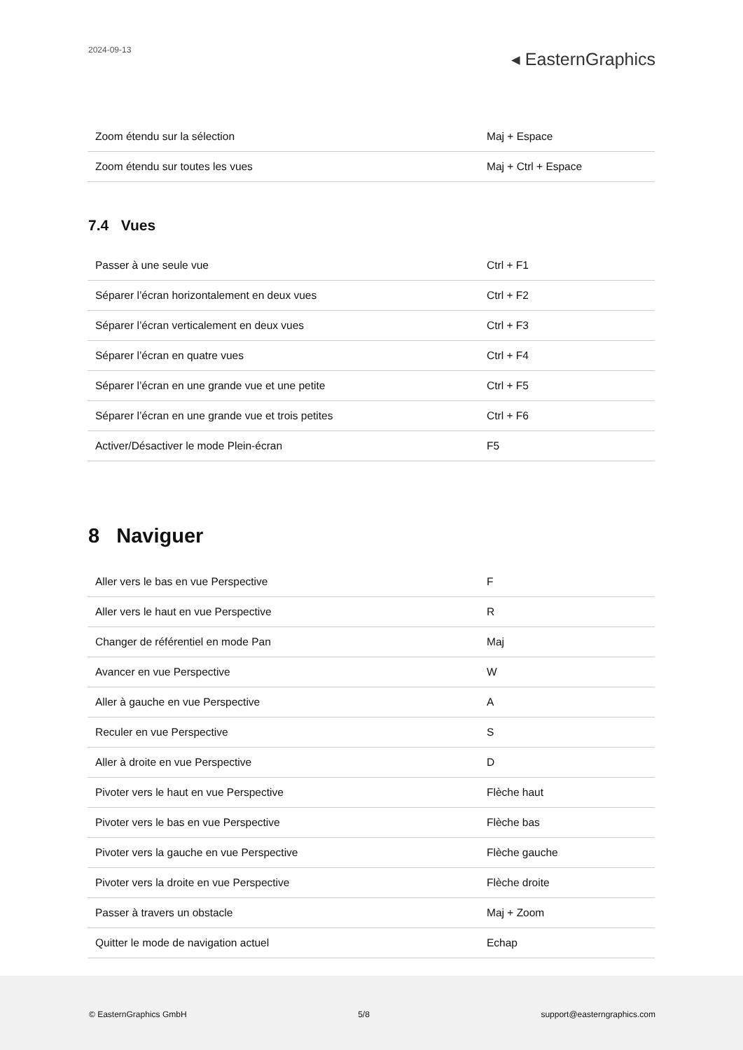2024-09-13
◂ EasternGraphics
| Zoom étendu sur la sélection | Maj + Espace |
| Zoom étendu sur toutes les vues | Maj + Ctrl + Espace |
7.4 Vues
| Passer à une seule vue | Ctrl + F1 |
| Séparer l’écran horizontalement en deux vues | Ctrl + F2 |
| Séparer l’écran verticalement en deux vues | Ctrl + F3 |
| Séparer l’écran en quatre vues | Ctrl + F4 |
| Séparer l’écran en une grande vue et une petite | Ctrl + F5 |
| Séparer l’écran en une grande vue et trois petites | Ctrl + F6 |
| Activer/Désactiver le mode Plein-écran | F5 |
8 Naviguer
| Aller vers le bas en vue Perspective | F |
| Aller vers le haut en vue Perspective | R |
| Changer de référentiel en mode Pan | Maj |
| Avancer en vue Perspective | W |
| Aller à gauche en vue Perspective | A |
| Reculer en vue Perspective | S |
| Aller à droite en vue Perspective | D |
| Pivoter vers le haut en vue Perspective | Flèche haut |
| Pivoter vers le bas en vue Perspective | Flèche bas |
| Pivoter vers la gauche en vue Perspective | Flèche gauche |
| Pivoter vers la droite en vue Perspective | Flèche droite |
| Passer à travers un obstacle | Maj + Zoom |
| Quitter le mode de navigation actuel | Echap |
© EasternGraphics GmbH 5/8 support@easterngraphics.com